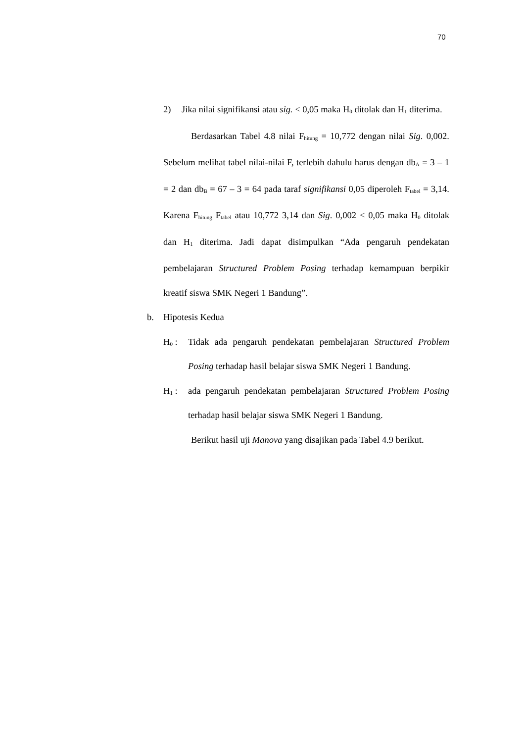70
2) Jika nilai signifikansi atau sig. < 0,05 maka H<sub>0</sub> ditolak dan H<sub>1</sub> diterima.
Berdasarkan Tabel 4.8 nilai F<sub>hitung</sub> = 10,772 dengan nilai Sig. 0,002. Sebelum melihat tabel nilai-nilai F, terlebih dahulu harus dengan db<sub>A</sub> = 3 – 1 = 2 dan db<sub>B</sub> = 67 – 3 = 64 pada taraf signifikansi 0,05 diperoleh F<sub>tabel</sub> = 3,14. Karena F<sub>hitung</sub> F<sub>tabel</sub> atau 10,772 3,14 dan Sig. 0,002 < 0,05 maka H<sub>0</sub> ditolak dan H<sub>1</sub> diterima. Jadi dapat disimpulkan “Ada pengaruh pendekatan pembelajaran Structured Problem Posing terhadap kemampuan berpikir kreatif siswa SMK Negeri 1 Bandung”.
b. Hipotesis Kedua
H<sub>0</sub> : Tidak ada pengaruh pendekatan pembelajaran Structured Problem Posing terhadap hasil belajar siswa SMK Negeri 1 Bandung.
H<sub>1</sub> : ada pengaruh pendekatan pembelajaran Structured Problem Posing terhadap hasil belajar siswa SMK Negeri 1 Bandung.
Berikut hasil uji Manova yang disajikan pada Tabel 4.9 berikut.